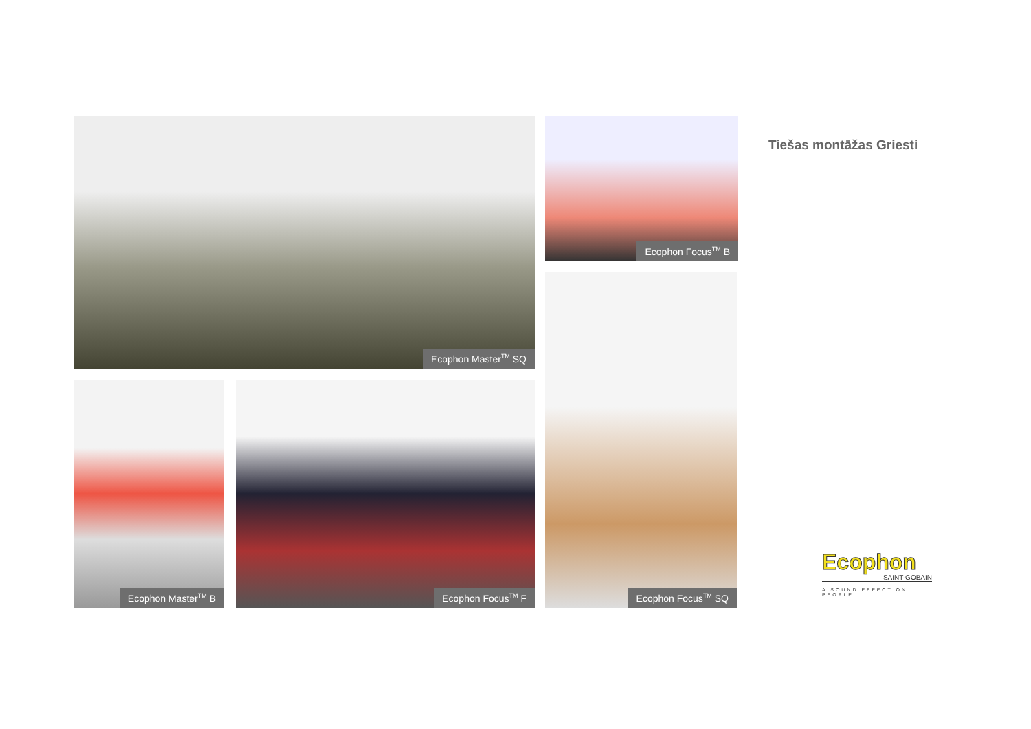Ecophon Master<sup>TM</sup> SQ Ecophon Focus<sup>TM</sup> B
Ecophon Focus<sup>TM</sup> SQ
Ecophon Master<sup>TM</sup> B Ecophon Focus<sup>TM</sup> F
Tiešas montāžas Griesti
Ecophon
SAINT-GOBAIN
A SOUND EFFECT ON PEOPLE